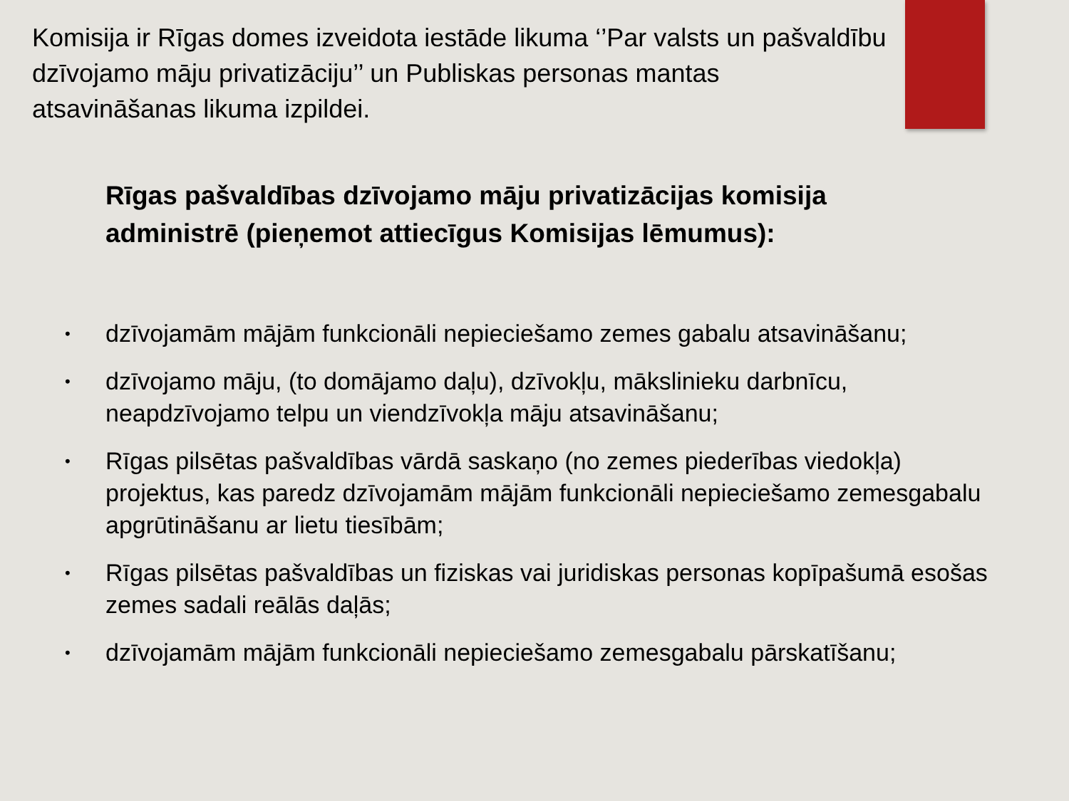Komisija ir Rīgas domes izveidota iestāde likuma ‘’Par valsts un pašvaldību dzīvojamo māju privatizāciju’’ un Publiskas personas mantas atsavināšanas likuma izpildei.
Rīgas pašvaldības dzīvojamo māju privatizācijas komisija administrē (pieņemot attiecīgus Komisijas lēmumus):
• dzīvojamām mājām funkcionāli nepieciešamo zemes gabalu atsavināšanu;
• dzīvojamo māju, (to domājamo daļu), dzīvokļu, mākslinieku darbnīcu, neapdzīvojamo telpu un viendzīvokļa māju atsavināšanu;
• Rīgas pilsētas pašvaldības vārdā saskaņo (no zemes piederības viedokļa) projektus, kas paredz dzīvojamām mājām funkcionāli nepieciešamo zemesgabalu apgrūtināšanu ar lietu tiesībām;
• Rīgas pilsētas pašvaldības un fiziskas vai juridiskas personas kopīpašumā esošas zemes sadali reālās daļās;
• dzīvojamām mājām funkcionāli nepieciešamo zemesgabalu pārskatīšanu;